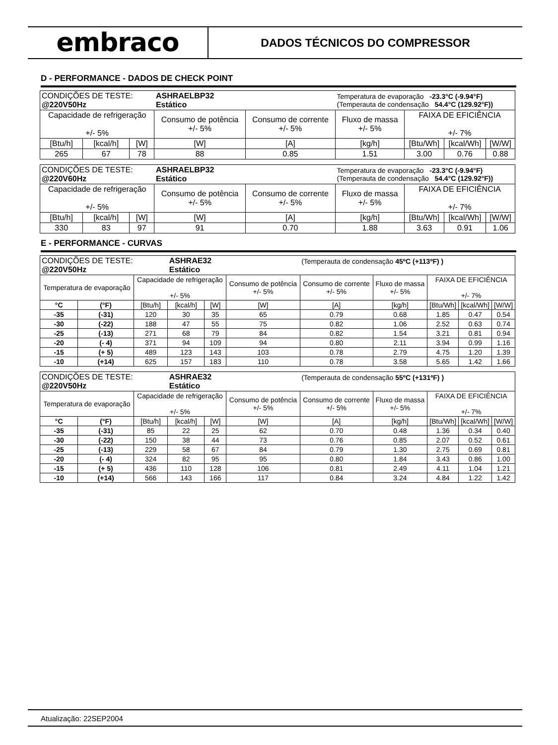embraco
DADOS TÉCNICOS DO COMPRESSOR
D - PERFORMANCE - DADOS DE CHECK POINT
| CONDIÇÕES DE TESTE: @220V50Hz | | | ASHRAELBP32 Estático | | Temperatura de evaporação -23.3°C (-9.94°F) (Temperauta de condensação 54.4°C (129.92°F)) | | | |
| Capacidade de refrigeração +/- 5% | | | Consumo de potência +/- 5% | Consumo de corrente +/- 5% | Fluxo de massa +/- 5% | FAIXA DE EFICIÊNCIA +/- 7% | | |
| [Btu/h] | [kcal/h] | [W] | [W] | [A] | [kg/h] | [Btu/Wh] | [kcal/Wh] | [W/W] |
| 265 | 67 | 78 | 88 | 0.85 | 1.51 | 3.00 | 0.76 | 0.88 |
| CONDIÇÕES DE TESTE: @220V60Hz | | | ASHRAELBP32 Estático | | Temperatura de evaporação -23.3°C (-9.94°F) (Temperauta de condensação 54.4°C (129.92°F)) | | | |
| Capacidade de refrigeração +/- 5% | | | Consumo de potência +/- 5% | Consumo de corrente +/- 5% | Fluxo de massa +/- 5% | FAIXA DE EFICIÊNCIA +/- 7% | | |
| [Btu/h] | [kcal/h] | [W] | [W] | [A] | [kg/h] | [Btu/Wh] | [kcal/Wh] | [W/W] |
| 330 | 83 | 97 | 91 | 0.70 | 1.88 | 3.63 | 0.91 | 1.06 |
E - PERFORMANCE - CURVAS
| CONDIÇÕES DE TESTE: @220V50Hz | | | ASHRAE32 Estático | | | (Temperauta de condensação 45ºC (+113ºF) ) | | | | |
| Temperatura de evaporação | | Capacidade de refrigeração +/- 5% | | | Consumo de potência +/- 5% | Consumo de corrente +/- 5% | Fluxo de massa +/- 5% | FAIXA DE EFICIÊNCIA +/- 7% | | |
| °C | (°F) | [Btu/h] | [kcal/h] | [W] | [W] | [A] | [kg/h] | [Btu/Wh] | [kcal/Wh] | [W/W] |
| -35 | (-31) | 120 | 30 | 35 | 65 | 0.79 | 0.68 | 1.85 | 0.47 | 0.54 |
| -30 | (-22) | 188 | 47 | 55 | 75 | 0.82 | 1.06 | 2.52 | 0.63 | 0.74 |
| -25 | (-13) | 271 | 68 | 79 | 84 | 0.82 | 1.54 | 3.21 | 0.81 | 0.94 |
| -20 | (- 4) | 371 | 94 | 109 | 94 | 0.80 | 2.11 | 3.94 | 0.99 | 1.16 |
| -15 | (+ 5) | 489 | 123 | 143 | 103 | 0.78 | 2.79 | 4.75 | 1.20 | 1.39 |
| -10 | (+14) | 625 | 157 | 183 | 110 | 0.78 | 3.58 | 5.65 | 1.42 | 1.66 |
| CONDIÇÕES DE TESTE: @220V50Hz | | | ASHRAE32 Estático | | | (Temperauta de condensação 55ºC (+131ºF) ) | | | | |
| Temperatura de evaporação | | Capacidade de refrigeração +/- 5% | | | Consumo de potência +/- 5% | Consumo de corrente +/- 5% | Fluxo de massa +/- 5% | FAIXA DE EFICIÊNCIA +/- 7% | | |
| °C | (°F) | [Btu/h] | [kcal/h] | [W] | [W] | [A] | [kg/h] | [Btu/Wh] | [kcal/Wh] | [W/W] |
| -35 | (-31) | 85 | 22 | 25 | 62 | 0.70 | 0.48 | 1.36 | 0.34 | 0.40 |
| -30 | (-22) | 150 | 38 | 44 | 73 | 0.76 | 0.85 | 2.07 | 0.52 | 0.61 |
| -25 | (-13) | 229 | 58 | 67 | 84 | 0.79 | 1.30 | 2.75 | 0.69 | 0.81 |
| -20 | (- 4) | 324 | 82 | 95 | 95 | 0.80 | 1.84 | 3.43 | 0.86 | 1.00 |
| -15 | (+ 5) | 436 | 110 | 128 | 106 | 0.81 | 2.49 | 4.11 | 1.04 | 1.21 |
| -10 | (+14) | 566 | 143 | 166 | 117 | 0.84 | 3.24 | 4.84 | 1.22 | 1.42 |
Atualização: 22SEP2004